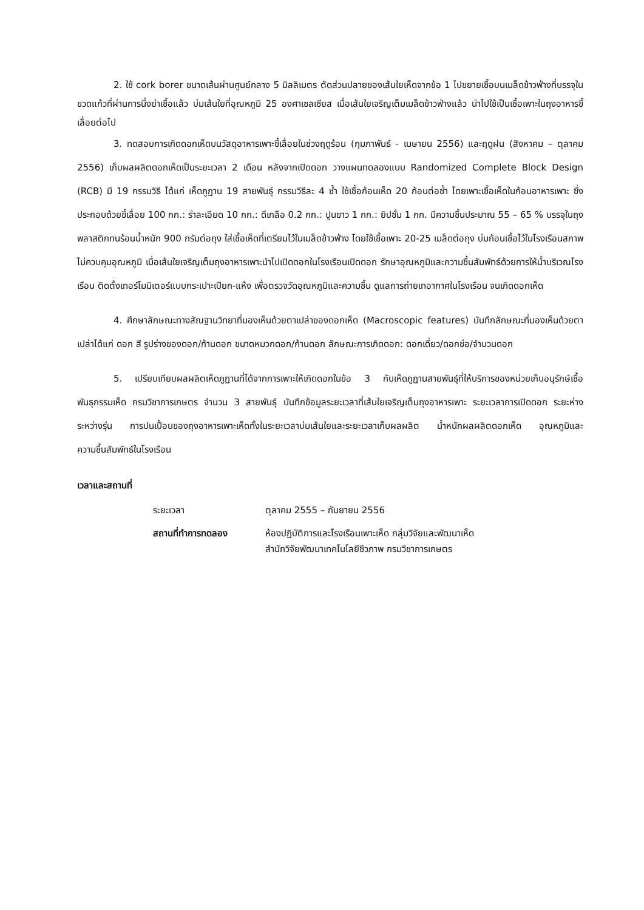2. ใช้ cork borer ขนาดเส้นผ่านศูนย์กลาง 5 มิลลิเมตร ตัดส่วนปลายของเส้นใยเห็ดจากข้อ 1 ไปขยายเชื้อบนเมล็ดข้าวฟ่างที่บรรจุในขวดแก้วที่ผ่านการนึ่งฆ่าเชื้อแล้ว บ่มเส้นใยที่อุณหภูมิ 25 องศาเซลเซียส เมื่อเส้นใยเจริญเต็มเมล็ดข้าวฟ่างแล้ว นำไปใช้เป็นเชื้อเพาะในถุงอาหารขี้เลื่อยต่อไป
3. ทดสอบการเกิดดอกเห็ดบนวัสดุอาหารเพาะขี้เลื่อยในช่วงฤดูร้อน (กุมภาพันธ์ - เมษายน 2556) และฤดูฝน (สิงหาคม – ตุลาคม 2556) เก็บผลผลิตดอกเห็ดเป็นระยะเวลา 2 เดือน หลังจากเปิดดอก วางแผนทดลองแบบ Randomized Complete Block Design (RCB) มี 19 กรรมวิธี ได้แก่ เห็ดภูฏาน 19 สายพันธุ์ กรรมวิธีละ 4 ซ้ำ ใช้เชื้อก้อนเห็ด 20 ก้อนต่อซ้ำ โดยเพาะเชื้อเห็ดในก้อนอาหารเพาะ ซึ่งประกอบด้วยขี้เลื่อย 100 กก.: รำละเอียด 10 กก.: ดีเกลือ 0.2 กก.: ปูนขาว 1 กก.: ยิปซั่ม 1 กก. มีความชื้นประมาณ 55 – 65 % บรรจุในถุงพลาสติกทนร้อนน้ำหนัก 900 กรัมต่อถุง ใส่เชื้อเห็ดที่เตรียมไว้ในเมล็ดข้าวฟ่าง โดยใช้เชื้อเพาะ 20-25 เมล็ดต่อถุง บ่มก้อนเชื้อไว้ในโรงเรือนสภาพไม่ควบคุมอุณหภูมิ เมื่อเส้นใยเจริญเต็มถุงอาหารเพาะนำไปเปิดดอกในโรงเรือนเปิดดอก รักษาอุณหภูมิและความชื้นสัมพัทธ์ด้วยการให้น้ำบริเวณโรงเรือน ติดตั้งเทอร์โมมิเตอร์แบบกระเปาะเปียก-แห้ง เพื่อตรวจวัดอุณหภูมิและความชื้น ดูแลการถ่ายเทอากาศในโรงเรือน จนเกิดดอกเห็ด
4. ศึกษาลักษณะทางสัณฐานวิทยาที่มองเห็นด้วยตาเปล่าของดอกเห็ด (Macroscopic features) บันทึกลักษณะที่มองเห็นด้วยตาเปล่าได้แก่ ดอก สี รูปร่างของดอก/ก้านดอก ขนาดหมวกดอก/ก้านดอก ลักษณะการเกิดดอก: ดอกเดี่ยว/ดอกช่อ/จำนวนดอก
5. เปรียบเทียบผลผลิตเห็ดภูฏานที่ได้จากการเพาะให้เกิดดอกในข้อ 3 กับเห็ดภูฏานสายพันธุ์ที่ให้บริการของหน่วยเก็บอนุรักษ์เชื้อพันธุกรรมเห็ด กรมวิชาการเกษตร จำนวน 3 สายพันธุ์ บันทึกข้อมูลระยะเวลาที่เส้นใยเจริญเต็มถุงอาหารเพาะ ระยะเวลาการเปิดดอก ระยะห่างระหว่างรุ่น การปนเปื้อนของถุงอาหารเพาะเห็ดทั้งในระยะเวลาบ่มเส้นใยและระยะเวลาเก็บผลผลิต น้ำหนักผลผลิตดอกเห็ด อุณหภูมิและความชื้นสัมพัทธ์ในโรงเรือน
เวลาและสถานที่
| ระยะเวลา | ตุลาคม 2555 – กันยายน 2556 |
| สถานที่ทำการทดลอง | ห้องปฏิบัติการและโรงเรือนเพาะเห็ด กลุ่มวิจัยและพัฒนาเห็ด สำนักวิจัยพัฒนาเทคโนโลยีชีวภาพ กรมวิชาการเกษตร |